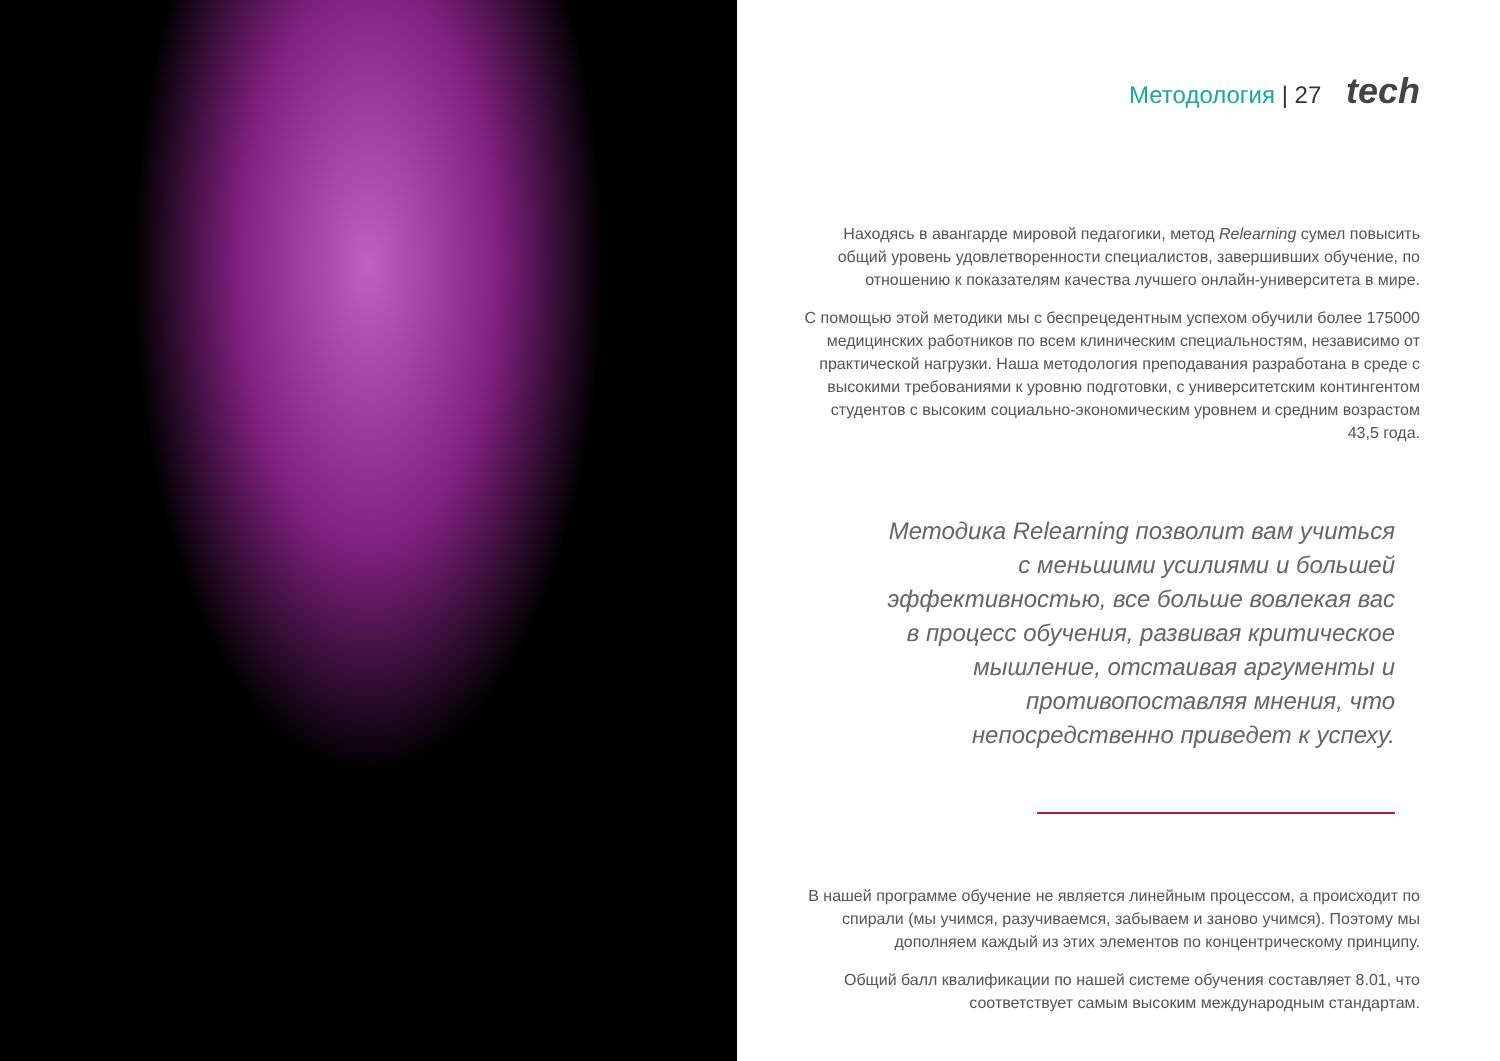Методология | 27 tech
Находясь в авангарде мировой педагогики, метод Relearning сумел повысить общий уровень удовлетворенности специалистов, завершивших обучение, по отношению к показателям качества лучшего онлайн-университета в мире.
С помощью этой методики мы с беспрецедентным успехом обучили более 175000 медицинских работников по всем клиническим специальностям, независимо от практической нагрузки. Наша методология преподавания разработана в среде с высокими требованиями к уровню подготовки, с университетским контингентом студентов с высоким социально-экономическим уровнем и средним возрастом 43,5 года.
Методика Relearning позволит вам учиться с меньшими усилиями и большей эффективностью, все больше вовлекая вас в процесс обучения, развивая критическое мышление, отстаивая аргументы и противопоставляя мнения, что непосредственно приведет к успеху.
В нашей программе обучение не является линейным процессом, а происходит по спирали (мы учимся, разучиваемся, забываем и заново учимся). Поэтому мы дополняем каждый из этих элементов по концентрическому принципу.
Общий балл квалификации по нашей системе обучения составляет 8.01, что соответствует самым высоким международным стандартам.